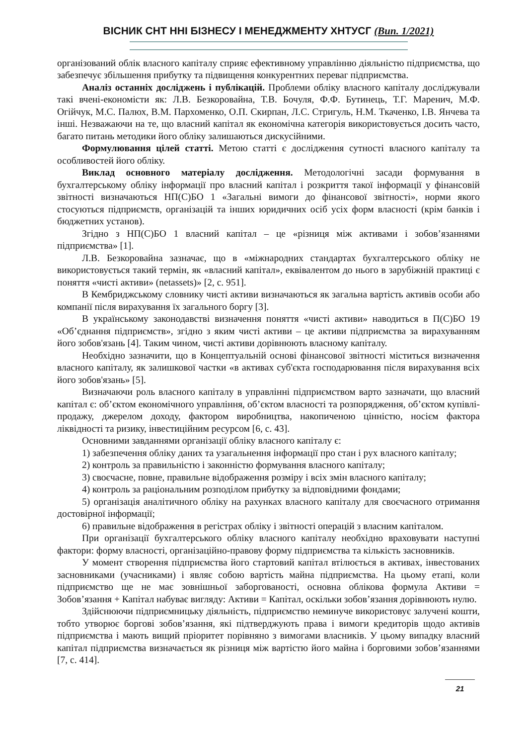ВІСНИК СНТ ННІ БІЗНЕСУ І МЕНЕДЖМЕНТУ ХНТУСГ (Вип. 1/2021)
організований облік власного капіталу сприяє ефективному управлінню діяльністю підприємства, що забезпечує збільшення прибутку та підвищення конкурентних переваг підприємства.
Аналіз останніх досліджень і публікацій. Проблеми обліку власного капіталу досліджували такі вчені-економісти як: Л.В. Безкоровайна, Т.В. Бочуля, Ф.Ф. Бутинець, Т.Г. Маренич, М.Ф. Огійчук, М.С. Палюх, В.М. Пархоменко, О.П. Скирпан, Л.С. Стригуль, Н.М. Ткаченко, І.В. Янчева та інші. Незважаючи на те, що власний капітал як економічна категорія використовується досить часто, багато питань методики його обліку залишаються дискусійними.
Формулювання цілей статті. Метою статті є дослідження сутності власного капіталу та особливостей його обліку.
Виклад основного матеріалу дослідження. Методологічні засади формування в бухгалтерському обліку інформації про власний капітал і розкриття такої інформації у фінансовій звітності визначаються НП(С)БО 1 «Загальні вимоги до фінансової звітності», норми якого стосуються підприємств, організацій та інших юридичних осіб усіх форм власності (крім банків і бюджетних установ).
Згідно з НП(С)БО 1 власний капітал – це «різниця між активами і зобов’язаннями підприємства» [1].
Л.В. Безкоровайна зазначає, що в «міжнародних стандартах бухгалтерського обліку не використовується такий термін, як «власний капітал», еквівалентом до нього в зарубіжній практиці є поняття «чисті активи» (netassets)» [2, с. 951].
В Кембриджському словнику чисті активи визначаються як загальна вартість активів особи або компанії після вирахування їх загального боргу [3].
В українському законодавстві визначення поняття «чисті активи» наводиться в П(С)БО 19 «Об’єднання підприємств», згідно з яким чисті активи – це активи підприємства за вирахуванням його зобов'язань [4]. Таким чином, чисті активи дорівнюють власному капіталу.
Необхідно зазначити, що в Концептуальній основі фінансової звітності міститься визначення власного капіталу, як залишкової частки «в активах суб'єкта господарювання після вирахування всіх його зобов'язань» [5].
Визначаючи роль власного капіталу в управлінні підприємством варто зазначати, що власний капітал є: об’єктом економічного управління, об’єктом власності та розпорядження, об’єктом купівлі-продажу, джерелом доходу, фактором виробництва, накопиченою цінністю, носієм фактора ліквідності та ризику, інвестиційним ресурсом [6, с. 43].
Основними завданнями організації обліку власного капіталу є:
1) забезпечення обліку даних та узагальнення інформації про стан і рух власного капіталу;
2) контроль за правильністю і законністю формування власного капіталу;
3) своєчасне, повне, правильне відображення розміру і всіх змін власного капіталу;
4) контроль за раціональним розподілом прибутку за відповідними фондами;
5) організація аналітичного обліку на рахунках власного капіталу для своєчасного отримання достовірної інформації;
6) правильне відображення в регістрах обліку і звітності операцій з власним капіталом.
При організації бухгалтерського обліку власного капіталу необхідно враховувати наступні фактори: форму власності, організаційно-правову форму підприємства та кількість засновників.
У момент створення підприємства його стартовий капітал втілюється в активах, інвестованих засновниками (учасниками) і являє собою вартість майна підприємства. На цьому етапі, коли підприємство ще не має зовнішньої заборгованості, основна облікова формула Активи = Зобов’язання + Капітал набуває вигляду: Активи = Капітал, оскільки зобов’язання дорівнюють нулю.
Здійснюючи підприємницьку діяльність, підприємство неминуче використовує залучені кошти, тобто утворює боргові зобов’язання, які підтверджують права і вимоги кредиторів щодо активів підприємства і мають вищий пріоритет порівняно з вимогами власників. У цьому випадку власний капітал підприємства визначається як різниця між вартістю його майна і борговими зобов’язаннями [7, с. 414].
21